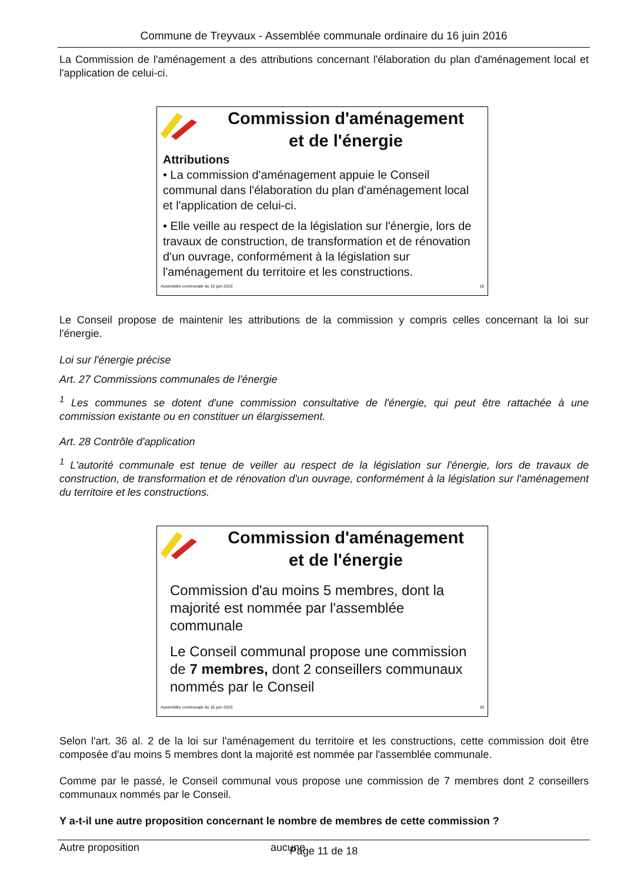Commune de Treyvaux - Assemblée communale ordinaire du 16 juin 2016
La Commission de l'aménagement a des attributions concernant l'élaboration du plan d'aménagement local et l'application de celui-ci.
Commission d'aménagement
et de l'énergie
Attributions
• La commission d'aménagement appuie le Conseil communal dans l'élaboration du plan d'aménagement local et l'application de celui-ci.
• Elle veille au respect de la législation sur l'énergie, lors de travaux de construction, de transformation et de rénovation d'un ouvrage, conformément à la législation sur l'aménagement du territoire et les constructions.
Assemblée communale du 16 juin 2016 18
Le Conseil propose de maintenir les attributions de la commission y compris celles concernant la loi sur l'énergie.
Loi sur l'énergie précise
Art. 27 Commissions communales de l'énergie
<sup>1</sup> Les communes se dotent d'une commission consultative de l'énergie, qui peut être rattachée à une commission existante ou en constituer un élargissement.
Art. 28 Contrôle d'application
<sup>1</sup> L'autorité communale est tenue de veiller au respect de la législation sur l'énergie, lors de travaux de construction, de transformation et de rénovation d'un ouvrage, conformément à la législation sur l'aménagement du territoire et les constructions.
Commission d'aménagement
et de l'énergie
Commission d'au moins 5 membres, dont la majorité est nommée par l'assemblée communale
Le Conseil communal propose une commission de 7 membres, dont 2 conseillers communaux nommés par le Conseil
Assemblée communale du 16 juin 2016 19
Selon l'art. 36 al. 2 de la loi sur l'aménagement du territoire et les constructions, cette commission doit être composée d'au moins 5 membres dont la majorité est nommée par l'assemblée communale.
Comme par le passé, le Conseil communal vous propose une commission de 7 membres dont 2 conseillers communaux nommés par le Conseil.
Y a-t-il une autre proposition concernant le nombre de membres de cette commission ?
Autre proposition aucune
Page 11 de 18